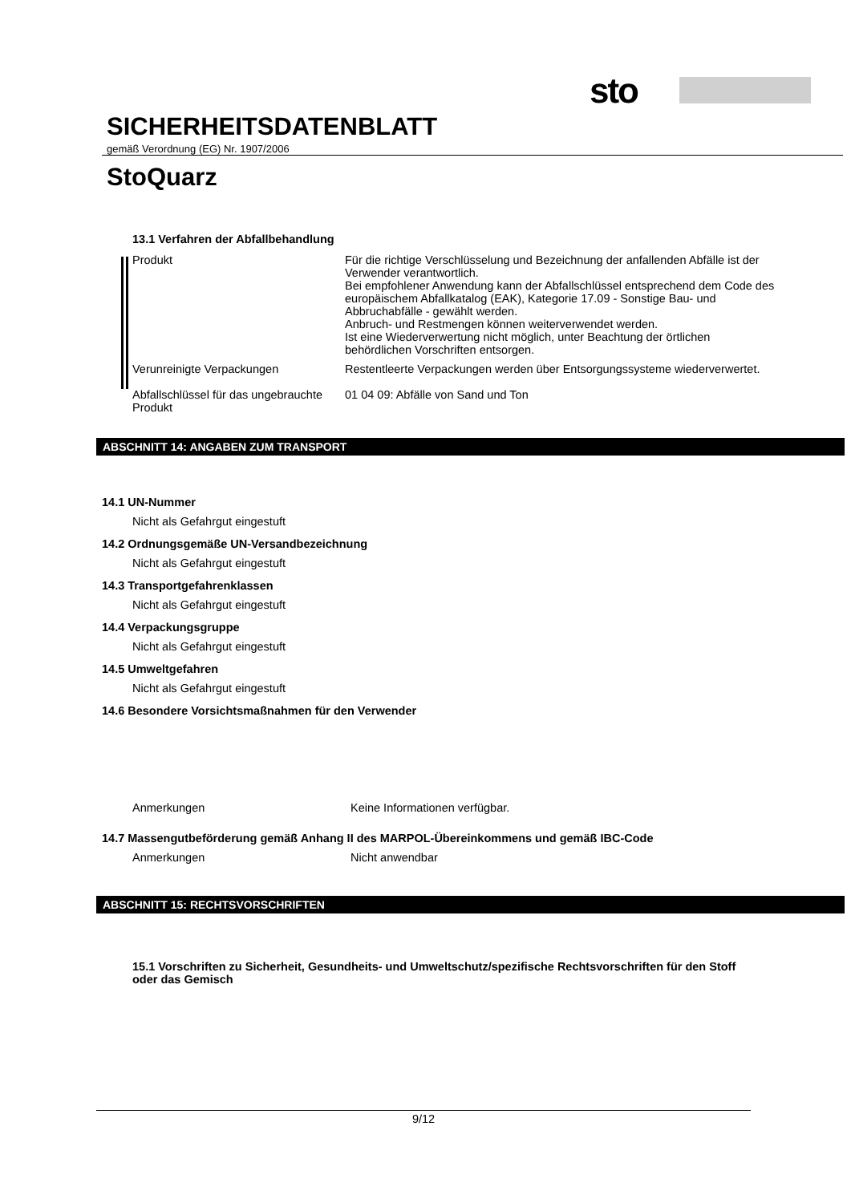sto
SICHERHEITSDATENBLATT
gemäß Verordnung (EG) Nr. 1907/2006
StoQuarz
13.1 Verfahren der Abfallbehandlung
Produkt Für die richtige Verschlüsselung und Bezeichnung der anfallenden Abfälle ist der Verwender verantwortlich.
Bei empfohlener Anwendung kann der Abfallschlüssel entsprechend dem Code des europäischem Abfallkatalog (EAK), Kategorie 17.09 - Sonstige Bau- und Abbruchabfälle - gewählt werden.
Anbruch- und Restmengen können weiterverwendet werden.
Ist eine Wiederverwertung nicht möglich, unter Beachtung der örtlichen behördlichen Vorschriften entsorgen.
Verunreinigte Verpackungen Restentleerte Verpackungen werden über Entsorgungssysteme wiederverwertet.
Abfallschlüssel für das ungebrauchte Produkt
01 04 09: Abfälle von Sand und Ton
ABSCHNITT 14: ANGABEN ZUM TRANSPORT
14.1 UN-Nummer
Nicht als Gefahrgut eingestuft
14.2 Ordnungsgemäße UN-Versandbezeichnung
Nicht als Gefahrgut eingestuft
14.3 Transportgefahrenklassen
Nicht als Gefahrgut eingestuft
14.4 Verpackungsgruppe
Nicht als Gefahrgut eingestuft
14.5 Umweltgefahren
Nicht als Gefahrgut eingestuft
14.6 Besondere Vorsichtsmaßnahmen für den Verwender
Anmerkungen Keine Informationen verfügbar.
14.7 Massengutbeförderung gemäß Anhang II des MARPOL-Übereinkommens und gemäß IBC-Code
Anmerkungen Nicht anwendbar
ABSCHNITT 15: RECHTSVORSCHRIFTEN
15.1 Vorschriften zu Sicherheit, Gesundheits- und Umweltschutz/spezifische Rechtsvorschriften für den Stoff oder das Gemisch
9/12